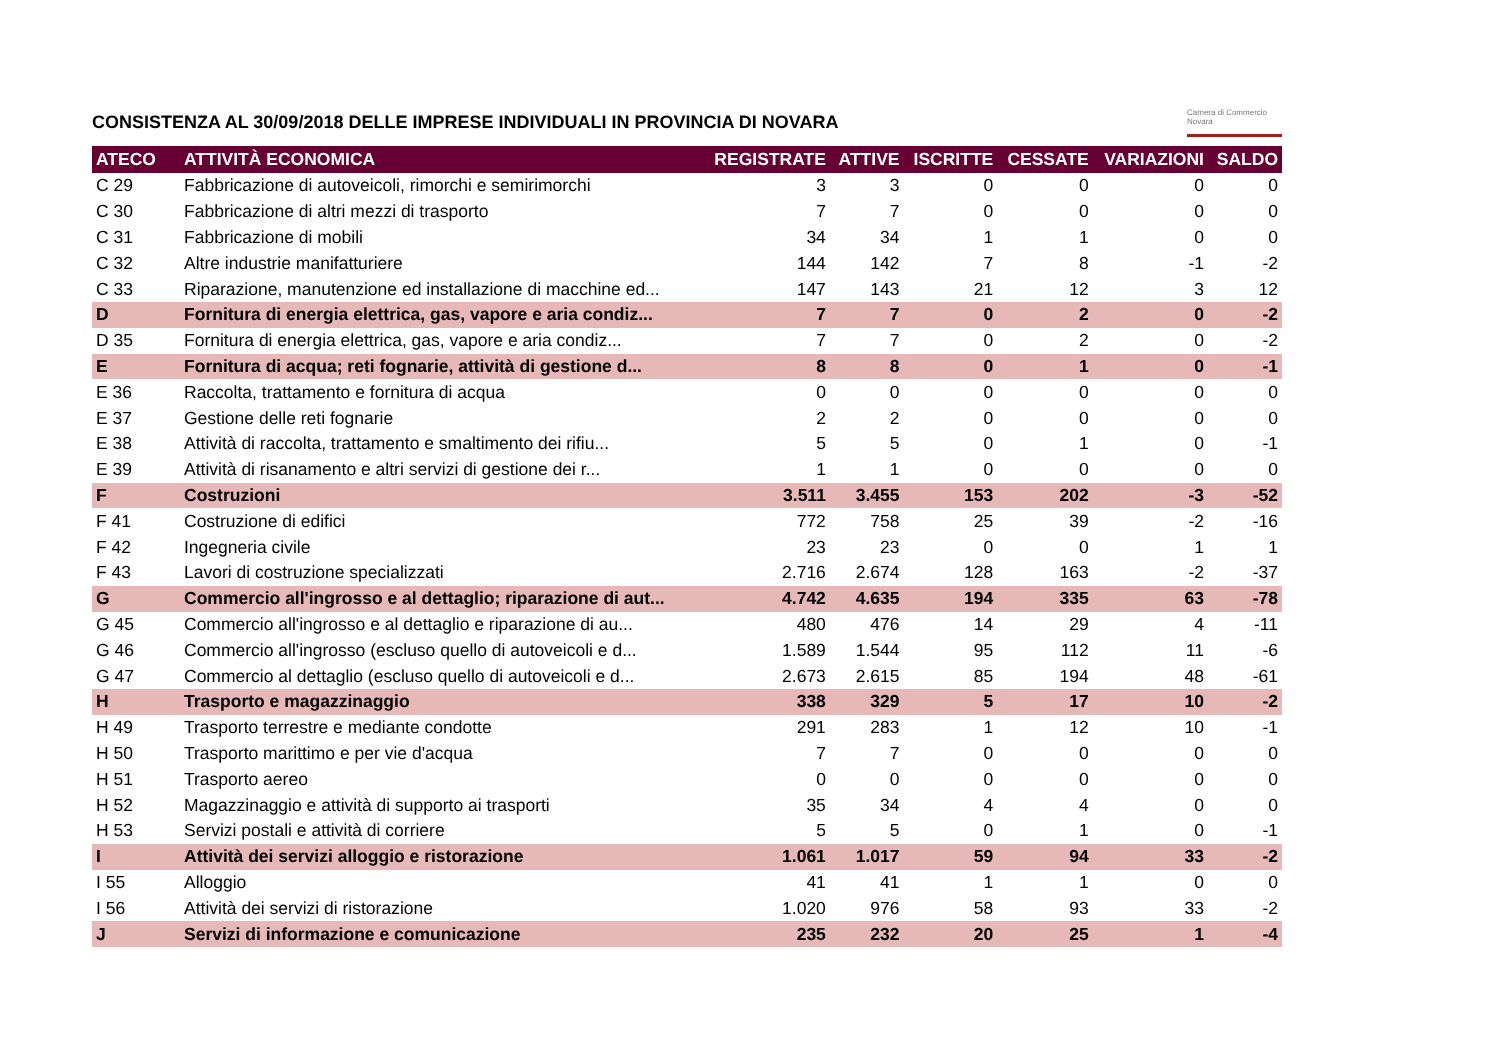CONSISTENZA AL 30/09/2018 DELLE IMPRESE INDIVIDUALI IN PROVINCIA DI NOVARA
Camera di Commercio
Novara
| ATECO | ATTIVITÀ ECONOMICA | REGISTRATE | ATTIVE | ISCRITTE | CESSATE | VARIAZIONI | SALDO |
| --- | --- | --- | --- | --- | --- | --- | --- |
| C 29 | Fabbricazione di autoveicoli, rimorchi e semirimorchi | 3 | 3 | 0 | 0 | 0 | 0 |
| C 30 | Fabbricazione di altri mezzi di trasporto | 7 | 7 | 0 | 0 | 0 | 0 |
| C 31 | Fabbricazione di mobili | 34 | 34 | 1 | 1 | 0 | 0 |
| C 32 | Altre industrie manifatturiere | 144 | 142 | 7 | 8 | -1 | -2 |
| C 33 | Riparazione, manutenzione ed installazione di macchine ed... | 147 | 143 | 21 | 12 | 3 | 12 |
| D | Fornitura di energia elettrica, gas, vapore e aria condiz... | 7 | 7 | 0 | 2 | 0 | -2 |
| D 35 | Fornitura di energia elettrica, gas, vapore e aria condiz... | 7 | 7 | 0 | 2 | 0 | -2 |
| E | Fornitura di acqua; reti fognarie, attività di gestione d... | 8 | 8 | 0 | 1 | 0 | -1 |
| E 36 | Raccolta, trattamento e fornitura di acqua | 0 | 0 | 0 | 0 | 0 | 0 |
| E 37 | Gestione delle reti fognarie | 2 | 2 | 0 | 0 | 0 | 0 |
| E 38 | Attività di raccolta, trattamento e smaltimento dei rifiu... | 5 | 5 | 0 | 1 | 0 | -1 |
| E 39 | Attività di risanamento e altri servizi di gestione dei r... | 1 | 1 | 0 | 0 | 0 | 0 |
| F | Costruzioni | 3.511 | 3.455 | 153 | 202 | -3 | -52 |
| F 41 | Costruzione di edifici | 772 | 758 | 25 | 39 | -2 | -16 |
| F 42 | Ingegneria civile | 23 | 23 | 0 | 0 | 1 | 1 |
| F 43 | Lavori di costruzione specializzati | 2.716 | 2.674 | 128 | 163 | -2 | -37 |
| G | Commercio all'ingrosso e al dettaglio; riparazione di aut... | 4.742 | 4.635 | 194 | 335 | 63 | -78 |
| G 45 | Commercio all'ingrosso e al dettaglio e riparazione di au... | 480 | 476 | 14 | 29 | 4 | -11 |
| G 46 | Commercio all'ingrosso (escluso quello di autoveicoli e d... | 1.589 | 1.544 | 95 | 112 | 11 | -6 |
| G 47 | Commercio al dettaglio (escluso quello di autoveicoli e d... | 2.673 | 2.615 | 85 | 194 | 48 | -61 |
| H | Trasporto e magazzinaggio | 338 | 329 | 5 | 17 | 10 | -2 |
| H 49 | Trasporto terrestre e mediante condotte | 291 | 283 | 1 | 12 | 10 | -1 |
| H 50 | Trasporto marittimo e per vie d'acqua | 7 | 7 | 0 | 0 | 0 | 0 |
| H 51 | Trasporto aereo | 0 | 0 | 0 | 0 | 0 | 0 |
| H 52 | Magazzinaggio e attività di supporto ai trasporti | 35 | 34 | 4 | 4 | 0 | 0 |
| H 53 | Servizi postali e attività di corriere | 5 | 5 | 0 | 1 | 0 | -1 |
| I | Attività dei servizi alloggio e ristorazione | 1.061 | 1.017 | 59 | 94 | 33 | -2 |
| I 55 | Alloggio | 41 | 41 | 1 | 1 | 0 | 0 |
| I 56 | Attività dei servizi di ristorazione | 1.020 | 976 | 58 | 93 | 33 | -2 |
| J | Servizi di informazione e comunicazione | 235 | 232 | 20 | 25 | 1 | -4 |